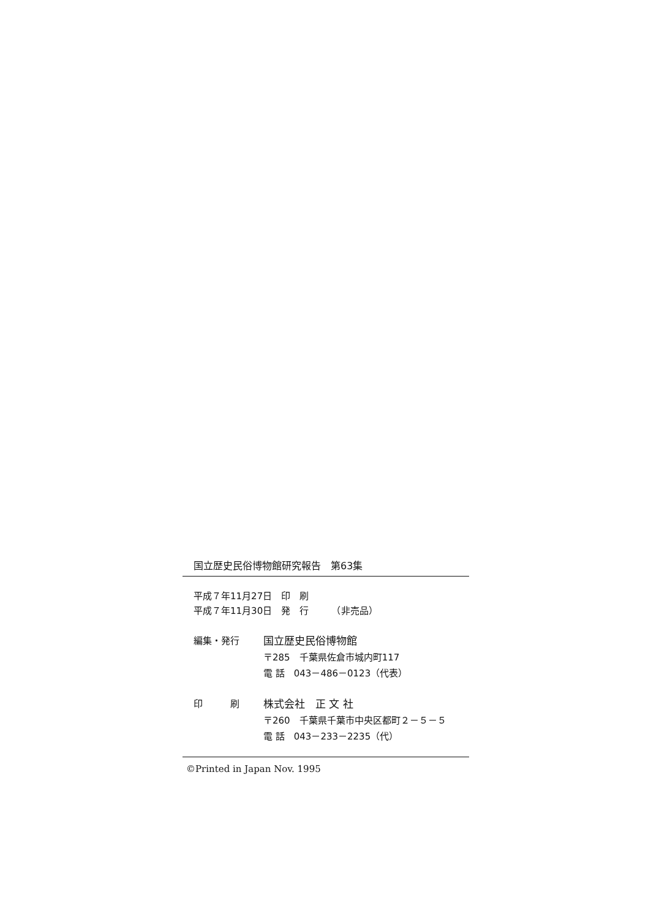国立歴史民俗博物館研究報告　第63集
平成７年11月27日　印　刷
平成７年11月30日　発　行　　　（非売品）
編集・発行 国立歴史民俗博物館
〒285　千葉県佐倉市城内町117
電 話　043－486－0123（代表）
印　　　刷 株式会社　正 文 社
〒260　千葉県千葉市中央区都町２－５－５
電 話　043－233－2235（代）
©Printed in Japan Nov. 1995